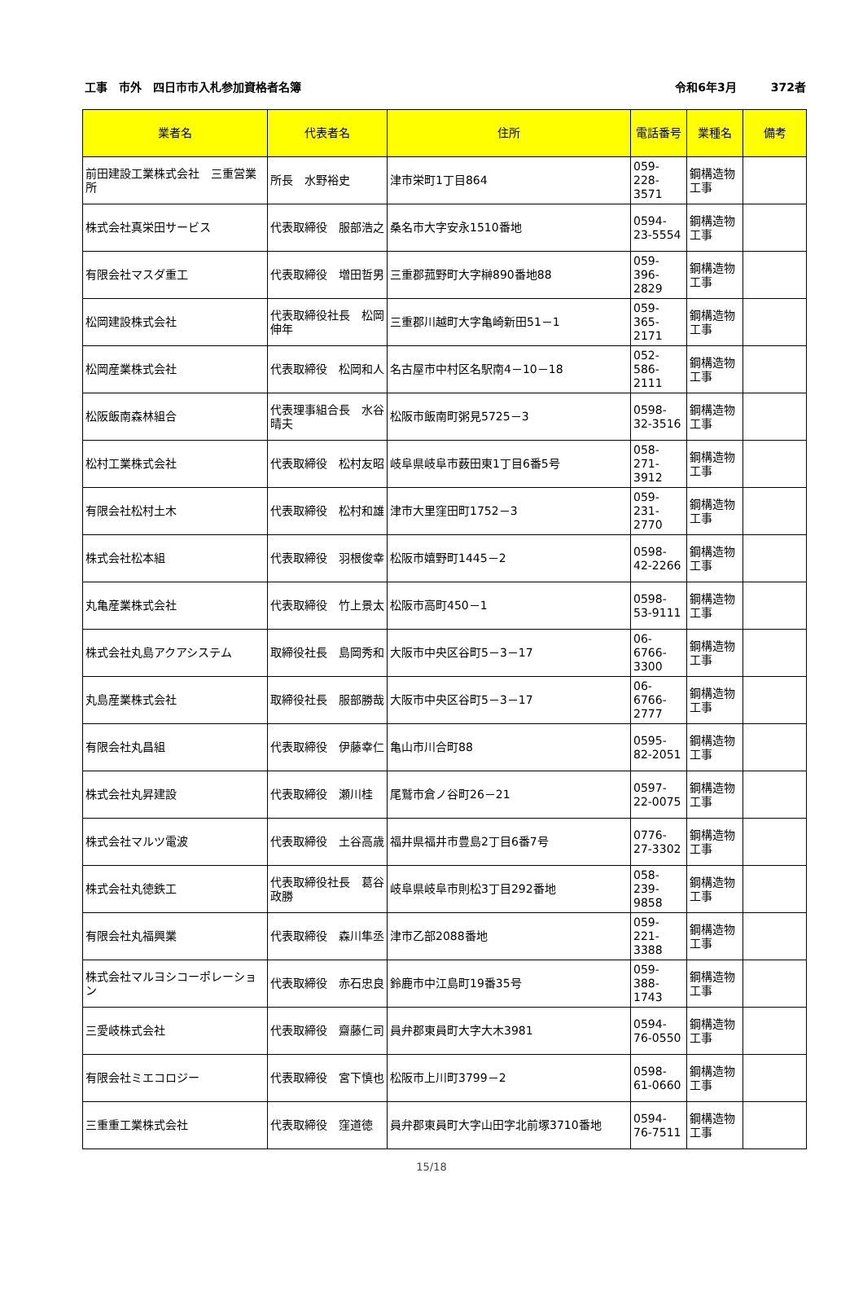工事　市外　四日市市入札参加資格者名簿 令和6年3月　　　372者
| 業者名 | 代表者名 | 住所 | 電話番号 | 業種名 | 備考 |
| --- | --- | --- | --- | --- | --- |
| 前田建設工業株式会社 三重営業所 | 所長 水野裕史 | 津市栄町1丁目864 | 059-228-3571 | 鋼構造物工事 | |
| 株式会社真栄田サービス | 代表取締役 服部浩之 | 桑名市大字安永1510番地 | 0594-23-5554 | 鋼構造物工事 | |
| 有限会社マスダ重工 | 代表取締役 増田哲男 | 三重郡菰野町大字榊890番地88 | 059-396-2829 | 鋼構造物工事 | |
| 松岡建設株式会社 | 代表取締役社長 松岡伸年 | 三重郡川越町大字亀崎新田51－1 | 059-365-2171 | 鋼構造物工事 | |
| 松岡産業株式会社 | 代表取締役 松岡和人 | 名古屋市中村区名駅南4－10－18 | 052-586-2111 | 鋼構造物工事 | |
| 松阪飯南森林組合 | 代表理事組合長 水谷晴夫 | 松阪市飯南町粥見5725－3 | 0598-32-3516 | 鋼構造物工事 | |
| 松村工業株式会社 | 代表取締役 松村友昭 | 岐阜県岐阜市薮田東1丁目6番5号 | 058-271-3912 | 鋼構造物工事 | |
| 有限会社松村土木 | 代表取締役 松村和雄 | 津市大里窪田町1752－3 | 059-231-2770 | 鋼構造物工事 | |
| 株式会社松本組 | 代表取締役 羽根俊幸 | 松阪市嬉野町1445－2 | 0598-42-2266 | 鋼構造物工事 | |
| 丸亀産業株式会社 | 代表取締役 竹上景太 | 松阪市高町450－1 | 0598-53-9111 | 鋼構造物工事 | |
| 株式会社丸島アクアシステム | 取締役社長 島岡秀和 | 大阪市中央区谷町5－3－17 | 06-6766-3300 | 鋼構造物工事 | |
| 丸島産業株式会社 | 取締役社長 服部勝哉 | 大阪市中央区谷町5－3－17 | 06-6766-2777 | 鋼構造物工事 | |
| 有限会社丸昌組 | 代表取締役 伊藤幸仁 | 亀山市川合町88 | 0595-82-2051 | 鋼構造物工事 | |
| 株式会社丸昇建設 | 代表取締役 瀬川桂 | 尾鷲市倉ノ谷町26－21 | 0597-22-0075 | 鋼構造物工事 | |
| 株式会社マルツ電波 | 代表取締役 土谷高歳 | 福井県福井市豊島2丁目6番7号 | 0776-27-3302 | 鋼構造物工事 | |
| 株式会社丸徳鉄工 | 代表取締役社長 葛谷政勝 | 岐阜県岐阜市則松3丁目292番地 | 058-239-9858 | 鋼構造物工事 | |
| 有限会社丸福興業 | 代表取締役 森川隼丞 | 津市乙部2088番地 | 059-221-3388 | 鋼構造物工事 | |
| 株式会社マルヨシコーポレーション | 代表取締役 赤石忠良 | 鈴鹿市中江島町19番35号 | 059-388-1743 | 鋼構造物工事 | |
| 三愛岐株式会社 | 代表取締役 齋藤仁司 | 員弁郡東員町大字大木3981 | 0594-76-0550 | 鋼構造物工事 | |
| 有限会社ミエコロジー | 代表取締役 宮下慎也 | 松阪市上川町3799－2 | 0598-61-0660 | 鋼構造物工事 | |
| 三重重工業株式会社 | 代表取締役 窪道徳 | 員弁郡東員町大字山田字北前塚3710番地 | 0594-76-7511 | 鋼構造物工事 | |
15/18